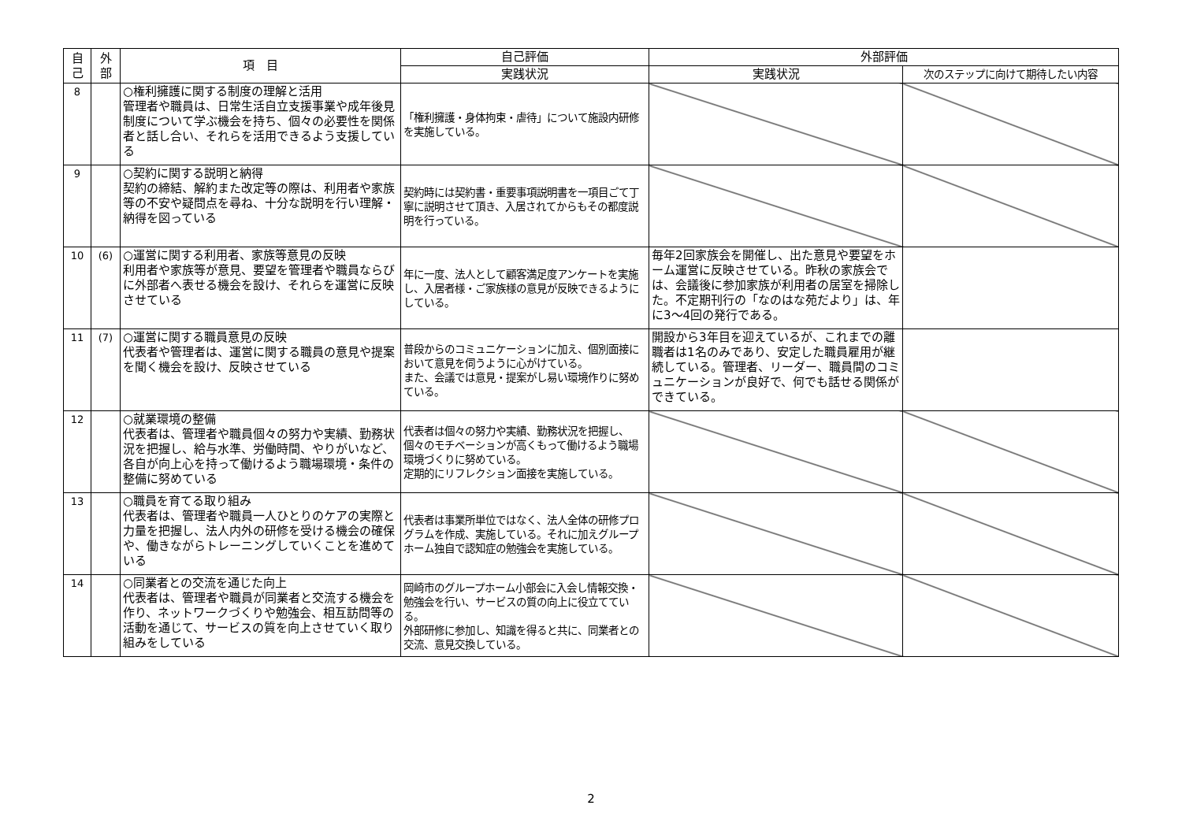| 自 己 | 外 部 | 項 目 | 自己評価 | 外部評価 | |
| --- | --- | --- | --- | --- | --- |
| | | | 実践状況 | 実践状況 | 次のステップに向けて期待したい内容 |
| 8 | | ○権利擁護に関する制度の理解と活用 管理者や職員は、日常生活自立支援事業や成年後見制度について学ぶ機会を持ち、個々の必要性を関係者と話し合い、それらを活用できるよう支援している | 「権利擁護・身体拘束・虐待」について施設内研修を実施している。 | | |
| 9 | | ○契約に関する説明と納得 契約の締結、解約また改定等の際は、利用者や家族等の不安や疑問点を尋ね、十分な説明を行い理解・納得を図っている | 契約時には契約書・重要事項説明書を一項目ごて丁寧に説明させて頂き、入居されてからもその都度説明を行っている。 | | |
| 10 | (6) | ○運営に関する利用者、家族等意見の反映 利用者や家族等が意見、要望を管理者や職員ならびに外部者へ表せる機会を設け、それらを運営に反映させている | 年に一度、法人として顧客満足度アンケートを実施し、入居者様・ご家族様の意見が反映できるようにしている。 | 毎年2回家族会を開催し、出た意見や要望をホーム運営に反映させている。昨秋の家族会では、会議後に参加家族が利用者の居室を掃除した。不定期刊行の「なのはな苑だより」は、年に3～4回の発行である。 | |
| 11 | (7) | ○運営に関する職員意見の反映 代表者や管理者は、運営に関する職員の意見や提案を聞く機会を設け、反映させている | 普段からのコミュニケーションに加え、個別面接において意見を伺うように心がけている。 また、会議では意見・提案がし易い環境作りに努めている。 | 開設から3年目を迎えているが、これまでの離職者は1名のみであり、安定した職員雇用が継続している。管理者、リーダー、職員間のコミュニケーションが良好で、何でも話せる関係ができている。 | |
| 12 | | ○就業環境の整備 代表者は、管理者や職員個々の努力や実績、勤務状況を把握し、給与水準、労働時間、やりがいなど、各自が向上心を持って働けるよう職場環境・条件の整備に努めている | 代表者は個々の努力や実績、勤務状況を把握し、個々のモチベーションが高くもって働けるよう職場環境づくりに努めている。 定期的にリフレクション面接を実施している。 | | |
| 13 | | ○職員を育てる取り組み 代表者は、管理者や職員一人ひとりのケアの実際と力量を把握し、法人内外の研修を受ける機会の確保や、働きながらトレーニングしていくことを進めている | 代表者は事業所単位ではなく、法人全体の研修プログラムを作成、実施している。それに加えグループホーム独自で認知症の勉強会を実施している。 | | |
| 14 | | ○同業者との交流を通じた向上 代表者は、管理者や職員が同業者と交流する機会を作り、ネットワークづくりや勉強会、相互訪問等の活動を通じて、サービスの質を向上させていく取り組みをしている | 岡崎市のグループホーム小部会に入会し情報交換・勉強会を行い、サービスの質の向上に役立てている。 外部研修に参加し、知識を得ると共に、同業者との交流、意見交換している。 | | |
2